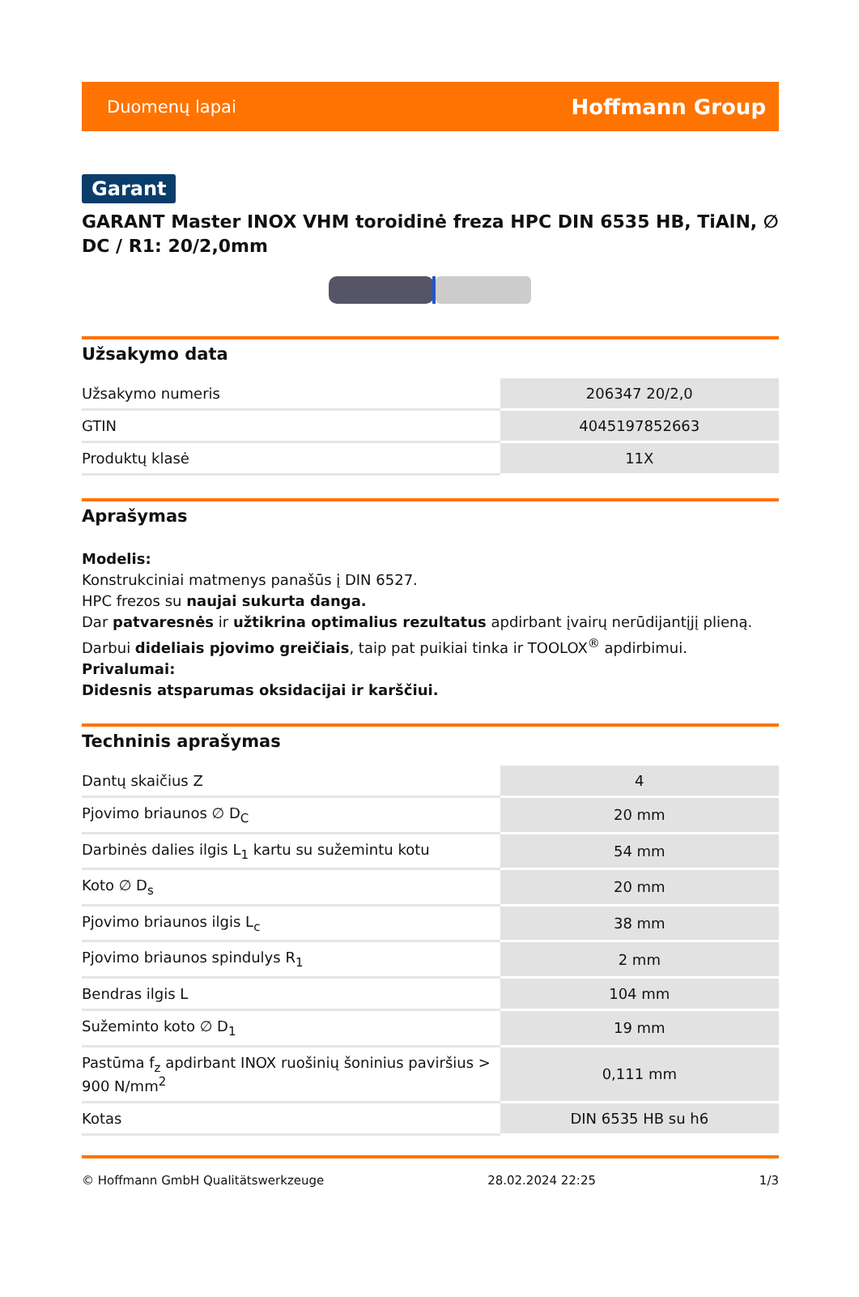Duomenų lapai Hoffmann Group
Garant
GARANT Master INOX VHM toroidinė freza HPC DIN 6535 HB, TiAlN, ∅ DC / R1: 20/2,0mm
Užsakymo data
| Užsakymo numeris | 206347 20/2,0 |
| GTIN | 4045197852663 |
| Produktų klasė | 11X |
Aprašymas
Modelis:
Konstrukciniai matmenys panašūs į DIN 6527.
HPC frezos su naujai sukurta danga.
Dar patvaresnės ir užtikrina optimalius rezultatus apdirbant įvairų nerūdijantįjį plieną.
Darbui dideliais pjovimo greičiais, taip pat puikiai tinka ir TOOLOX<sup>®</sup> apdirbimui.
Privalumai:
Didesnis atsparumas oksidacijai ir karščiui.
Techninis aprašymas
| Dantų skaičius Z | 4 |
| Pjovimo briaunos ∅ D<sub>C</sub> | 20 mm |
| Darbinės dalies ilgis L<sub>1</sub> kartu su sužemintu kotu | 54 mm |
| Koto ∅ D<sub>s</sub> | 20 mm |
| Pjovimo briaunos ilgis L<sub>c</sub> | 38 mm |
| Pjovimo briaunos spindulys R<sub>1</sub> | 2 mm |
| Bendras ilgis L | 104 mm |
| Sužeminto koto ∅ D<sub>1</sub> | 19 mm |
| Pastūma f<sub>z</sub> apdirbant INOX ruošinių šoninius paviršius > 900 N/mm<sup>2</sup> | 0,111 mm |
| Kotas | DIN 6535 HB su h6 |
© Hoffmann GmbH Qualitätswerkzeuge 28.02.2024 22:25 1/3